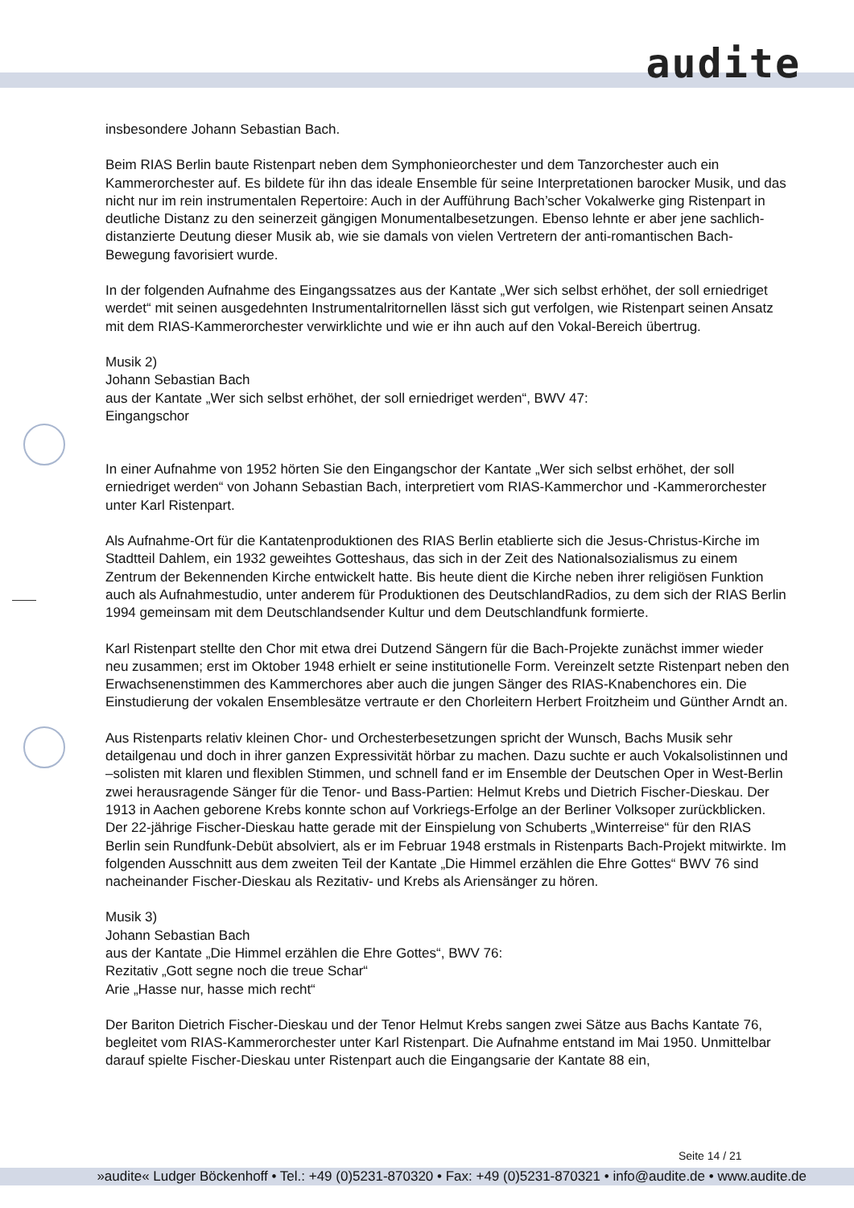audite
insbesondere Johann Sebastian Bach.
Beim RIAS Berlin baute Ristenpart neben dem Symphonieorchester und dem Tanzorchester auch ein Kammerorchester auf. Es bildete für ihn das ideale Ensemble für seine Interpretationen barocker Musik, und das nicht nur im rein instrumentalen Repertoire: Auch in der Aufführung Bach’scher Vokalwerke ging Ristenpart in deutliche Distanz zu den seinerzeit gängigen Monumentalbesetzungen. Ebenso lehnte er aber jene sachlich-distanzierte Deutung dieser Musik ab, wie sie damals von vielen Vertretern der anti-romantischen Bach-Bewegung favorisiert wurde.
In der folgenden Aufnahme des Eingangssatzes aus der Kantate „Wer sich selbst erhöhet, der soll erniedriget werdet“ mit seinen ausgedehnten Instrumentalritornellen lässt sich gut verfolgen, wie Ristenpart seinen Ansatz mit dem RIAS-Kammerorchester verwirklichte und wie er ihn auch auf den Vokal-Bereich übertrug.
Musik 2)
Johann Sebastian Bach
aus der Kantate „Wer sich selbst erhöhet, der soll erniedriget werden“, BWV 47:
Eingangschor
In einer Aufnahme von 1952 hörten Sie den Eingangschor der Kantate „Wer sich selbst erhöhet, der soll erniedriget werden“ von Johann Sebastian Bach, interpretiert vom RIAS-Kammerchor und -Kammerorchester unter Karl Ristenpart.
Als Aufnahme-Ort für die Kantatenproduktionen des RIAS Berlin etablierte sich die Jesus-Christus-Kirche im Stadtteil Dahlem, ein 1932 geweihtes Gotteshaus, das sich in der Zeit des Nationalsozialismus zu einem Zentrum der Bekennenden Kirche entwickelt hatte. Bis heute dient die Kirche neben ihrer religiösen Funktion auch als Aufnahmestudio, unter anderem für Produktionen des DeutschlandRadios, zu dem sich der RIAS Berlin 1994 gemeinsam mit dem Deutschlandsender Kultur und dem Deutschlandfunk formierte.
Karl Ristenpart stellte den Chor mit etwa drei Dutzend Sängern für die Bach-Projekte zunächst immer wieder neu zusammen; erst im Oktober 1948 erhielt er seine institutionelle Form. Vereinzelt setzte Ristenpart neben den Erwachsenenstimmen des Kammerchores aber auch die jungen Sänger des RIAS-Knabenchores ein. Die Einstudierung der vokalen Ensemblesätze vertraute er den Chorleitern Herbert Froitzheim und Günther Arndt an.
Aus Ristenparts relativ kleinen Chor- und Orchesterbesetzungen spricht der Wunsch, Bachs Musik sehr detailgenau und doch in ihrer ganzen Expressivität hörbar zu machen. Dazu suchte er auch Vokalsolistinnen und –solisten mit klaren und flexiblen Stimmen, und schnell fand er im Ensemble der Deutschen Oper in West-Berlin zwei herausragende Sänger für die Tenor- und Bass-Partien: Helmut Krebs und Dietrich Fischer-Dieskau. Der 1913 in Aachen geborene Krebs konnte schon auf Vorkriegs-Erfolge an der Berliner Volksoper zurückblicken. Der 22-jährige Fischer-Dieskau hatte gerade mit der Einspielung von Schuberts „Winterreise“ für den RIAS Berlin sein Rundfunk-Debüt absolviert, als er im Februar 1948 erstmals in Ristenparts Bach-Projekt mitwirkte. Im folgenden Ausschnitt aus dem zweiten Teil der Kantate „Die Himmel erzählen die Ehre Gottes“ BWV 76 sind nacheinander Fischer-Dieskau als Rezitativ- und Krebs als Ariensänger zu hören.
Musik 3)
Johann Sebastian Bach
aus der Kantate „Die Himmel erzählen die Ehre Gottes“, BWV 76:
Rezitativ „Gott segne noch die treue Schar“
Arie „Hasse nur, hasse mich recht“
Der Bariton Dietrich Fischer-Dieskau und der Tenor Helmut Krebs sangen zwei Sätze aus Bachs Kantate 76, begleitet vom RIAS-Kammerorchester unter Karl Ristenpart. Die Aufnahme entstand im Mai 1950. Unmittelbar darauf spielte Fischer-Dieskau unter Ristenpart auch die Eingangsarie der Kantate 88 ein,
Seite 14 / 21
»audite« Ludger Böckenhoff • Tel.: +49 (0)5231-870320 • Fax: +49 (0)5231-870321 • info@audite.de • www.audite.de